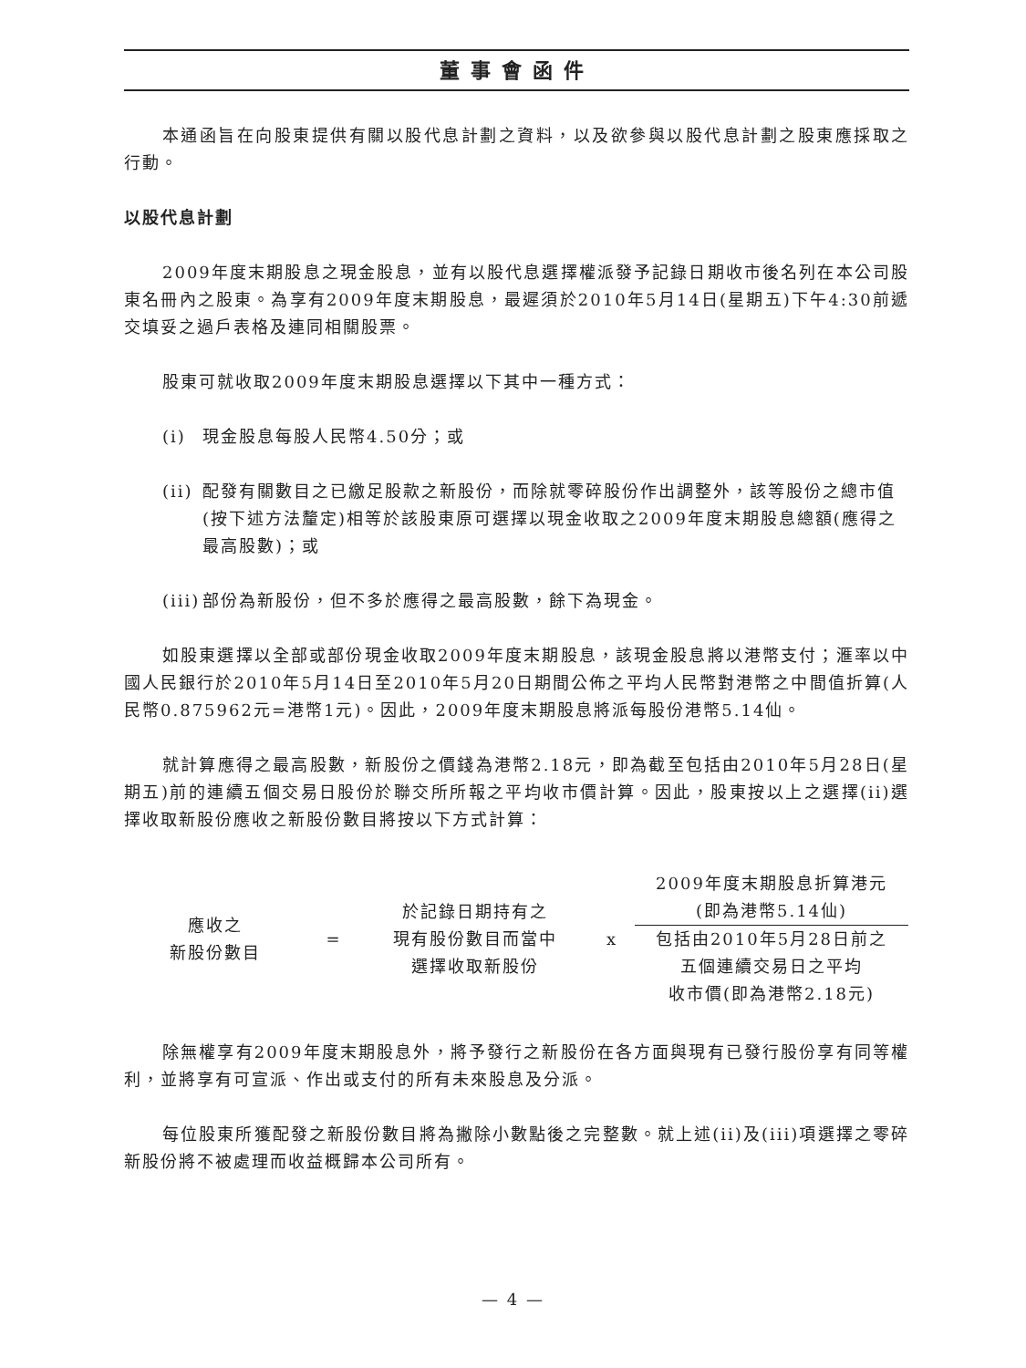董事會函件
本通函旨在向股東提供有關以股代息計劃之資料，以及欲參與以股代息計劃之股東應採取之行動。
以股代息計劃
2009年度末期股息之現金股息，並有以股代息選擇權派發予記錄日期收市後名列在本公司股東名冊內之股東。為享有2009年度末期股息，最遲須於2010年5月14日(星期五)下午4:30前遞交填妥之過戶表格及連同相關股票。
股東可就收取2009年度末期股息選擇以下其中一種方式：
(i) 現金股息每股人民幣4.50分；或
(ii)
配發有關數目之已繳足股款之新股份，而除就零碎股份作出調整外，該等股份之總市值(按下述方法釐定)相等於該股東原可選擇以現金收取之2009年度末期股息總額(應得之最高股數)；或
(iii)
部份為新股份，但不多於應得之最高股數，餘下為現金。
如股東選擇以全部或部份現金收取2009年度末期股息，該現金股息將以港幣支付；滙率以中國人民銀行於2010年5月14日至2010年5月20日期間公佈之平均人民幣對港幣之中間值折算(人民幣0.875962元=港幣1元)。因此，2009年度末期股息將派每股份港幣5.14仙。
就計算應得之最高股數，新股份之價錢為港幣2.18元，即為截至包括由2010年5月28日(星期五)前的連續五個交易日股份於聯交所所報之平均收市價計算。因此，股東按以上之選擇(ii)選擇收取新股份應收之新股份數目將按以下方式計算：
應收之
新股份數目
=
於記錄日期持有之
現有股份數目而當中
選擇收取新股份
x
2009年度末期股息折算港元
(即為港幣5.14仙)
包括由2010年5月28日前之
五個連續交易日之平均
收市價(即為港幣2.18元)
除無權享有2009年度末期股息外，將予發行之新股份在各方面與現有已發行股份享有同等權利，並將享有可宣派、作出或支付的所有未來股息及分派。
每位股東所獲配發之新股份數目將為撇除小數點後之完整數。就上述(ii)及(iii)項選擇之零碎新股份將不被處理而收益概歸本公司所有。
— 4 —